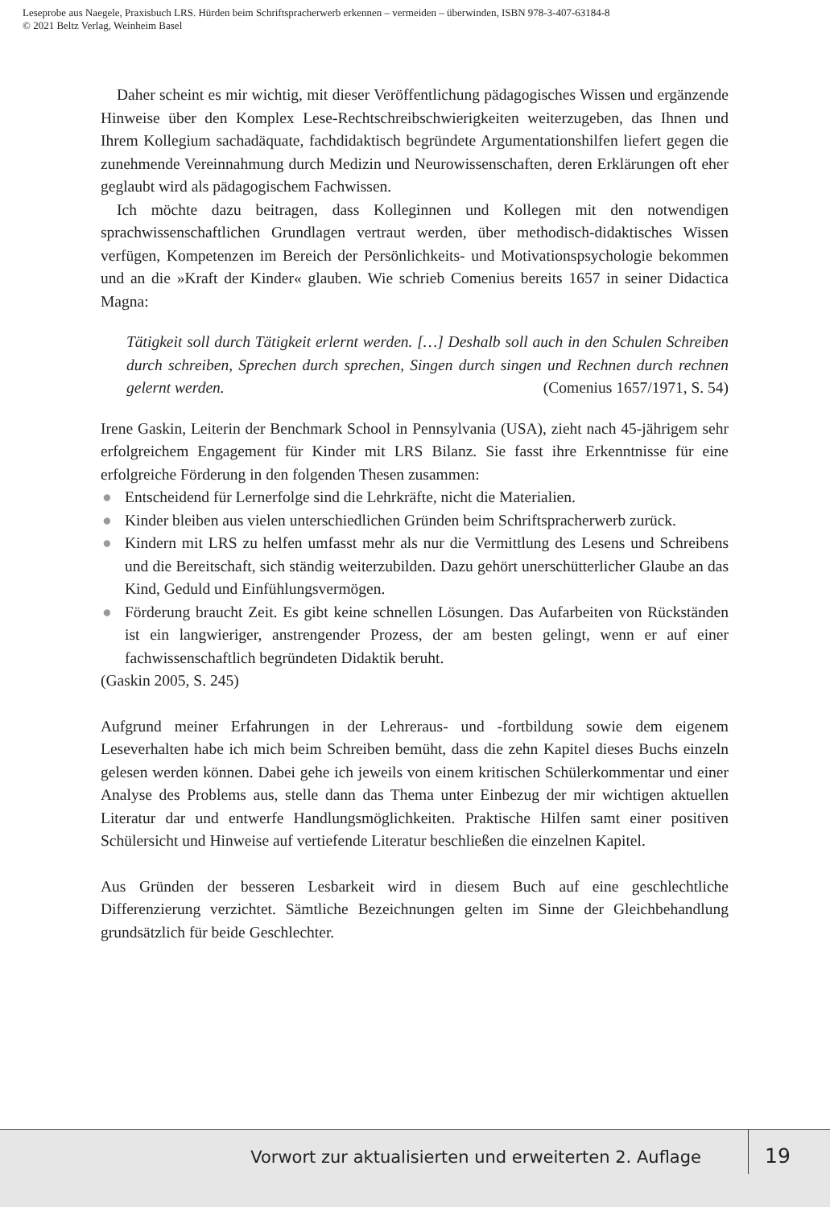Leseprobe aus Naegele, Praxisbuch LRS. Hürden beim Schriftspracherwerb erkennen – vermeiden – überwinden, ISBN 978-3-407-63184-8
© 2021 Beltz Verlag, Weinheim Basel
Daher scheint es mir wichtig, mit dieser Veröffentlichung pädagogisches Wissen und ergänzende Hinweise über den Komplex Lese-Rechtschreibschwierigkeiten weiterzugeben, das Ihnen und Ihrem Kollegium sachadäquate, fachdidaktisch begründete Argumentationshilfen liefert gegen die zunehmende Vereinnahmung durch Medizin und Neurowissenschaften, deren Erklärungen oft eher geglaubt wird als pädagogischem Fachwissen.
Ich möchte dazu beitragen, dass Kolleginnen und Kollegen mit den notwendigen sprachwissenschaftlichen Grundlagen vertraut werden, über methodisch-didaktisches Wissen verfügen, Kompetenzen im Bereich der Persönlichkeits- und Motivationspsychologie bekommen und an die »Kraft der Kinder« glauben. Wie schrieb Comenius bereits 1657 in seiner Didactica Magna:
Tätigkeit soll durch Tätigkeit erlernt werden. […] Deshalb soll auch in den Schulen Schreiben durch schreiben, Sprechen durch sprechen, Singen durch singen und Rechnen durch rechnen gelernt werden. (Comenius 1657/1971, S. 54)
Irene Gaskin, Leiterin der Benchmark School in Pennsylvania (USA), zieht nach 45-jährigem sehr erfolgreichem Engagement für Kinder mit LRS Bilanz. Sie fasst ihre Erkenntnisse für eine erfolgreiche Förderung in den folgenden Thesen zusammen:
● Entscheidend für Lernerfolge sind die Lehrkräfte, nicht die Materialien.
● Kinder bleiben aus vielen unterschiedlichen Gründen beim Schriftspracherwerb zurück.
● Kindern mit LRS zu helfen umfasst mehr als nur die Vermittlung des Lesens und Schreibens und die Bereitschaft, sich ständig weiterzubilden. Dazu gehört unerschütterlicher Glaube an das Kind, Geduld und Einfühlungsvermögen.
● Förderung braucht Zeit. Es gibt keine schnellen Lösungen. Das Aufarbeiten von Rückständen ist ein langwieriger, anstrengender Prozess, der am besten gelingt, wenn er auf einer fachwissenschaftlich begründeten Didaktik beruht.
(Gaskin 2005, S. 245)
Aufgrund meiner Erfahrungen in der Lehreraus- und -fortbildung sowie dem eigenem Leseverhalten habe ich mich beim Schreiben bemüht, dass die zehn Kapitel dieses Buchs einzeln gelesen werden können. Dabei gehe ich jeweils von einem kritischen Schülerkommentar und einer Analyse des Problems aus, stelle dann das Thema unter Einbezug der mir wichtigen aktuellen Literatur dar und entwerfe Handlungsmöglichkeiten. Praktische Hilfen samt einer positiven Schülersicht und Hinweise auf vertiefende Literatur beschließen die einzelnen Kapitel.
Aus Gründen der besseren Lesbarkeit wird in diesem Buch auf eine geschlechtliche Differenzierung verzichtet. Sämtliche Bezeichnungen gelten im Sinne der Gleichbehandlung grundsätzlich für beide Geschlechter.
Vorwort zur aktualisierten und erweiterten 2. Auflage
19